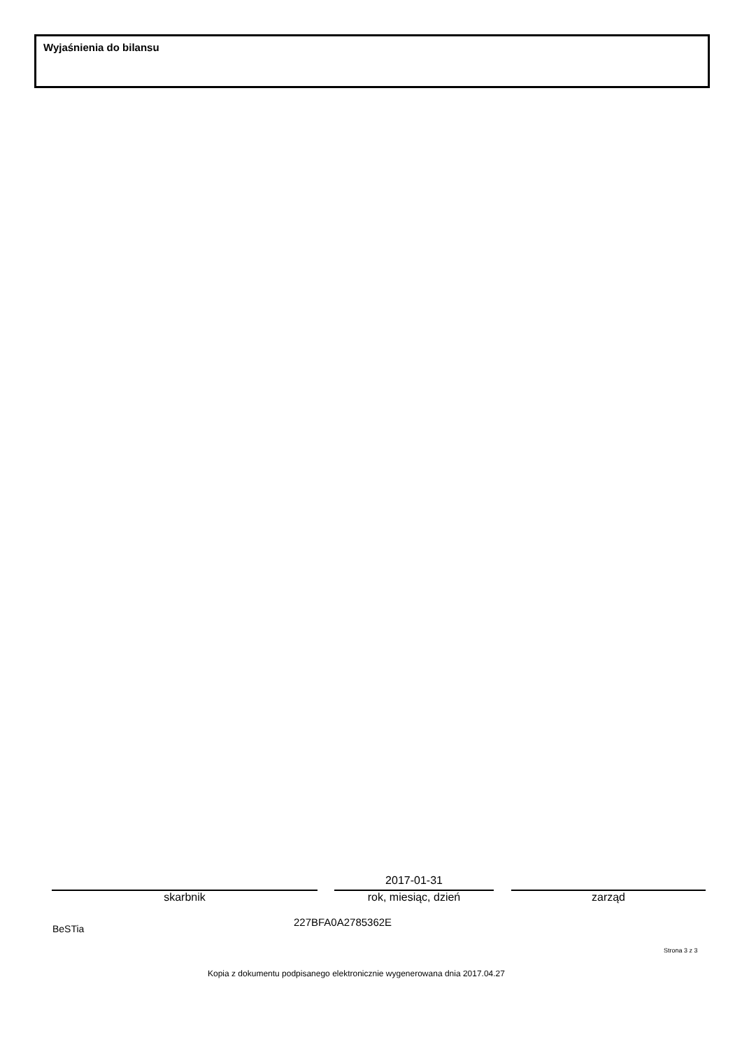Wyjaśnienia do bilansu
2017-01-31
skarbnik rok, miesiąc, dzień zarząd
BeSTia
227BFA0A2785362E
Strona 3 z 3
Kopia z dokumentu podpisanego elektronicznie wygenerowana dnia 2017.04.27